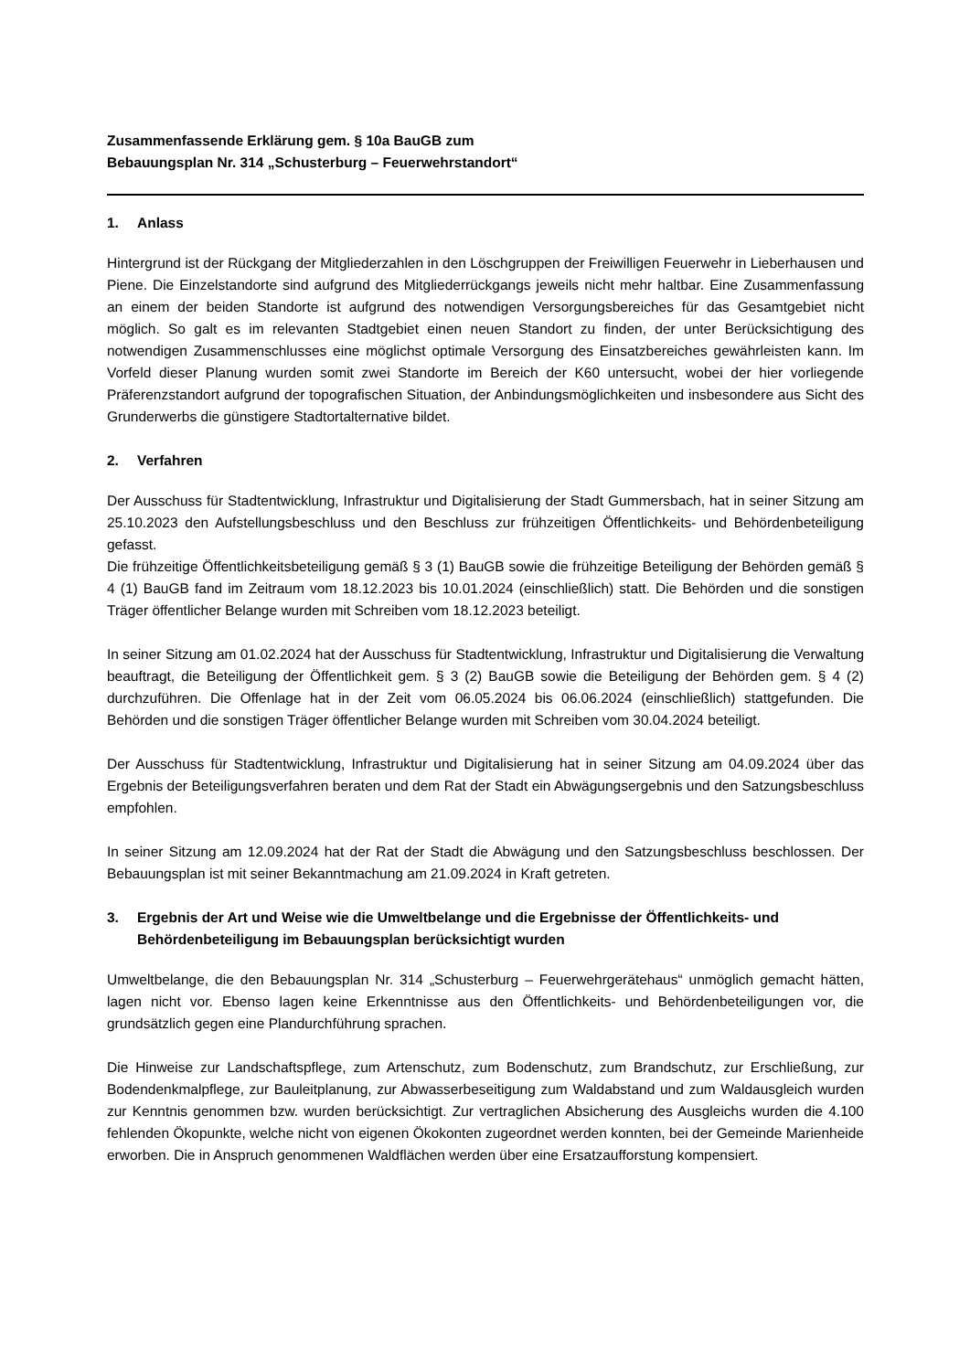Zusammenfassende Erklärung gem. § 10a BauGB zum
Bebauungsplan Nr. 314 „Schusterburg – Feuerwehrstandort“
1. Anlass
Hintergrund ist der Rückgang der Mitgliederzahlen in den Löschgruppen der Freiwilligen Feuerwehr in Lieberhausen und Piene. Die Einzelstandorte sind aufgrund des Mitgliederrückgangs jeweils nicht mehr haltbar. Eine Zusammenfassung an einem der beiden Standorte ist aufgrund des notwendigen Versorgungsbereiches für das Gesamtgebiet nicht möglich. So galt es im relevanten Stadtgebiet einen neuen Standort zu finden, der unter Berücksichtigung des notwendigen Zusammenschlusses eine möglichst optimale Versorgung des Einsatzbereiches gewährleisten kann. Im Vorfeld dieser Planung wurden somit zwei Standorte im Bereich der K60 untersucht, wobei der hier vorliegende Präferenzstandort aufgrund der topografischen Situation, der Anbindungsmöglichkeiten und insbesondere aus Sicht des Grunderwerbs die günstigere Stadtortalternative bildet.
2. Verfahren
Der Ausschuss für Stadtentwicklung, Infrastruktur und Digitalisierung der Stadt Gummersbach, hat in seiner Sitzung am 25.10.2023 den Aufstellungsbeschluss und den Beschluss zur frühzeitigen Öffentlichkeits- und Behördenbeteiligung gefasst.
Die frühzeitige Öffentlichkeitsbeteiligung gemäß § 3 (1) BauGB sowie die frühzeitige Beteiligung der Behörden gemäß § 4 (1) BauGB fand im Zeitraum vom 18.12.2023 bis 10.01.2024 (einschließlich) statt. Die Behörden und die sonstigen Träger öffentlicher Belange wurden mit Schreiben vom 18.12.2023 beteiligt.
In seiner Sitzung am 01.02.2024 hat der Ausschuss für Stadtentwicklung, Infrastruktur und Digitalisierung die Verwaltung beauftragt, die Beteiligung der Öffentlichkeit gem. § 3 (2) BauGB sowie die Beteiligung der Behörden gem. § 4 (2) durchzuführen. Die Offenlage hat in der Zeit vom 06.05.2024 bis 06.06.2024 (einschließlich) stattgefunden. Die Behörden und die sonstigen Träger öffentlicher Belange wurden mit Schreiben vom 30.04.2024 beteiligt.
Der Ausschuss für Stadtentwicklung, Infrastruktur und Digitalisierung hat in seiner Sitzung am 04.09.2024 über das Ergebnis der Beteiligungsverfahren beraten und dem Rat der Stadt ein Abwägungsergebnis und den Satzungsbeschluss empfohlen.
In seiner Sitzung am 12.09.2024 hat der Rat der Stadt die Abwägung und den Satzungsbeschluss beschlossen. Der Bebauungsplan ist mit seiner Bekanntmachung am 21.09.2024 in Kraft getreten.
3. Ergebnis der Art und Weise wie die Umweltbelange und die Ergebnisse der Öffentlichkeits- und Behördenbeteiligung im Bebauungsplan berücksichtigt wurden
Umweltbelange, die den Bebauungsplan Nr. 314 „Schusterburg – Feuerwehrgerätehaus“ unmöglich gemacht hätten, lagen nicht vor. Ebenso lagen keine Erkenntnisse aus den Öffentlichkeits- und Behördenbeteiligungen vor, die grundsätzlich gegen eine Plandurchführung sprachen.
Die Hinweise zur Landschaftspflege, zum Artenschutz, zum Bodenschutz, zum Brandschutz, zur Erschließung, zur Bodendenkmalpflege, zur Bauleitplanung, zur Abwasserbeseitigung zum Waldabstand und zum Waldausgleich wurden zur Kenntnis genommen bzw. wurden berücksichtigt. Zur vertraglichen Absicherung des Ausgleichs wurden die 4.100 fehlenden Ökopunkte, welche nicht von eigenen Ökokonten zugeordnet werden konnten, bei der Gemeinde Marienheide erworben. Die in Anspruch genommenen Waldflächen werden über eine Ersatzaufforstung kompensiert.